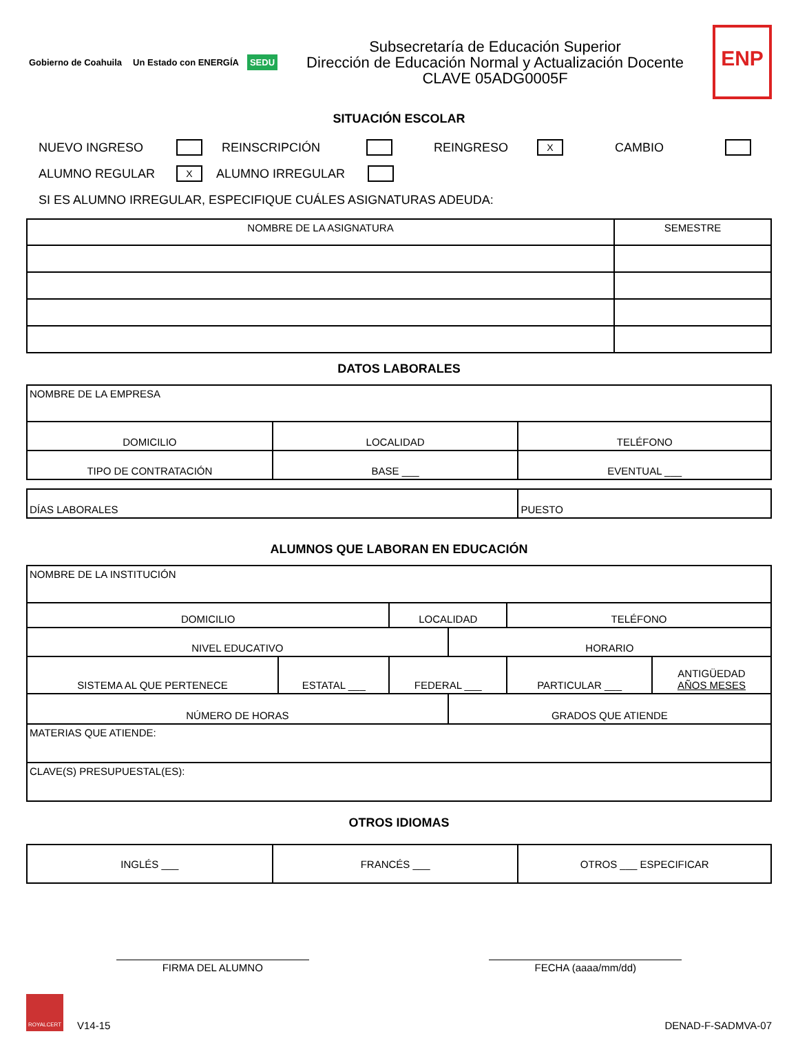Gobierno de Coahuila Un Estado con ENERGÍA SEDU
Subsecretaría de Educación Superior
Dirección de Educación Normal y Actualización Docente
CLAVE 05ADG0005F
ENP
SITUACIÓN ESCOLAR
NUEVO INGRESO REINSCRIPCIÓN REINGRESO X CAMBIO
ALUMNO REGULAR X ALUMNO IRREGULAR
SI ES ALUMNO IRREGULAR, ESPECIFIQUE CUÁLES ASIGNATURAS ADEUDA:
| NOMBRE DE LA ASIGNATURA | SEMESTRE |
| --- | --- |
DATOS LABORALES
| NOMBRE DE LA EMPRESA | | |
| DOMICILIO | LOCALIDAD | TELÉFONO |
| TIPO DE CONTRATACIÓN | BASE ___ | EVENTUAL ___ |
| DÍAS LABORALES | PUESTO |
ALUMNOS QUE LABORAN EN EDUCACIÓN
| NOMBRE DE LA INSTITUCIÓN | | | | | |
| DOMICILIO | | LOCALIDAD | | TELÉFONO | |
| NIVEL EDUCATIVO | | | HORARIO | | |
| SISTEMA AL QUE PERTENECE | ESTATAL ___ | FEDERAL ___ | | PARTICULAR ___ | ANTIGÜEDAD AÑOS MESES |
| NÚMERO DE HORAS | | | GRADOS QUE ATIENDE | | |
| MATERIAS QUE ATIENDE: | | | | | |
| CLAVE(S) PRESUPUESTAL(ES): | | | | | |
OTROS IDIOMAS
| INGLÉS ___ | FRANCÉS ___ | OTROS ___ ESPECIFICAR |
FIRMA DEL ALUMNO FECHA (aaaa/mm/dd)
ROYALCERT
V14-15
DENAD-F-SADMVA-07